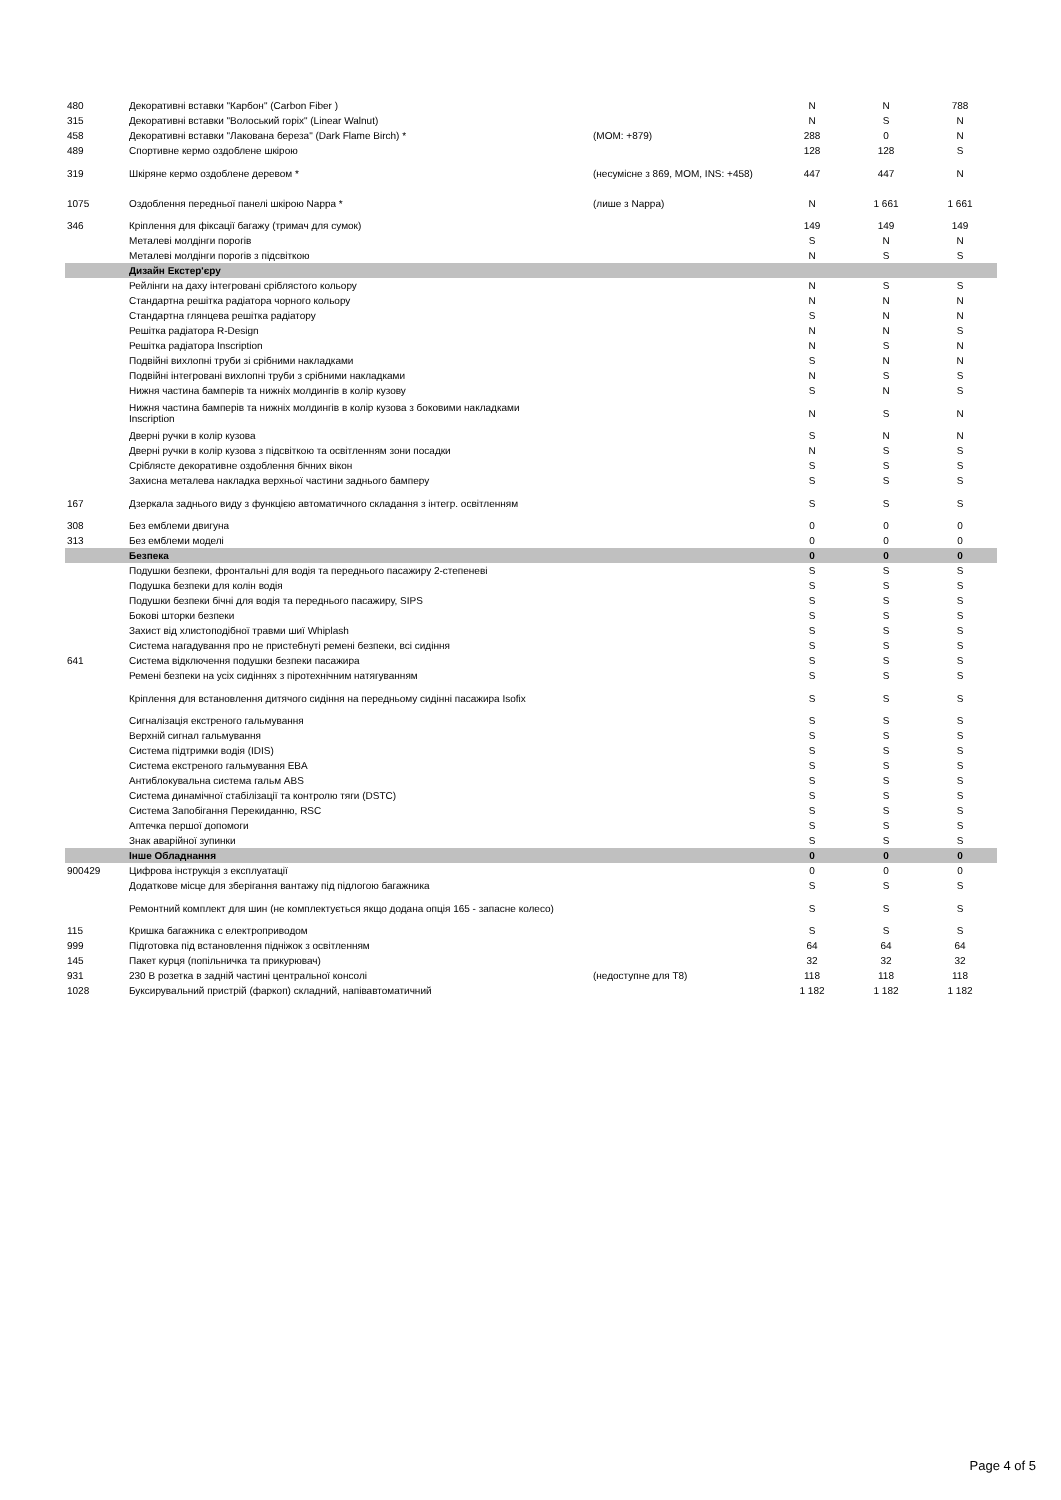| 480 | Декоративні вставки "Карбон" (Carbon Fiber ) | | N | N | 788 |
| 315 | Декоративні вставки "Волоський горіх" (Linear Walnut) | | N | S | N |
| 458 | Декоративні вставки "Лакована береза" (Dark Flame Birch) * | (MOM: +879) | 288 | 0 | N |
| 489 | Спортивне кермо оздоблене шкірою | | 128 | 128 | S |
| 319 | Шкіряне кермо оздоблене деревом * | (несумісне з 869, MOM, INS: +458) | 447 | 447 | N |
| 1075 | Оздоблення передньої панелі шкірою Nappa * | (лише з Nappa) | N | 1 661 | 1 661 |
| 346 | Кріплення для фіксації багажу (тримач для сумок) | | 149 | 149 | 149 |
| | Металеві молдінги порогів | | S | N | N |
| | Металеві молдінги порогів з підсвіткою | | N | S | S |
| | Дизайн Екстер'єру | | | | |
| | Рейлінги на даху інтегровані сріблястого кольору | | N | S | S |
| | Стандартна решітка радіатора чорного кольору | | N | N | N |
| | Стандартна глянцева решітка радіатору | | S | N | N |
| | Решітка радіатора R-Design | | N | N | S |
| | Решітка радіатора Inscription | | N | S | N |
| | Подвійні вихлопні труби зі срібними накладками | | S | N | N |
| | Подвійні інтегровані вихлопні труби з срібними накладками | | N | S | S |
| | Нижня частина бамперів та нижніх молдингів в колір кузову | | S | N | S |
| | Нижня частина бамперів та нижніх молдингів в колір кузова з боковими накладками Inscription | | N | S | N |
| | Дверні ручки в колір кузова | | S | N | N |
| | Дверні ручки в колір кузова з підсвіткою та освітленням зони посадки | | N | S | S |
| | Сріблясте декоративне оздоблення бічних вікон | | S | S | S |
| | Захисна металева накладка верхньої частини заднього бамперу | | S | S | S |
| 167 | Дзеркала заднього виду з функцією автоматичного складання з інтегр. освітленням | | S | S | S |
| 308 | Без емблеми двигуна | | 0 | 0 | 0 |
| 313 | Без емблеми моделі | | 0 | 0 | 0 |
| | Безпека | | 0 | 0 | 0 |
| | Подушки безпеки, фронтальні для водія та переднього пасажиру 2-степеневі | | S | S | S |
| | Подушка безпеки для колін водія | | S | S | S |
| | Подушки безпеки бічні для водія та переднього пасажиру, SIPS | | S | S | S |
| | Бокові шторки безпеки | | S | S | S |
| | Захист від хлистоподібної травми шиї Whiplash | | S | S | S |
| | Система нагадування про не пристебнуті ремені безпеки, всі сидіння | | S | S | S |
| 641 | Система відключення подушки безпеки пасажира | | S | S | S |
| | Ремені безпеки на усіх сидіннях з піротехнічним натягуванням | | S | S | S |
| | Кріплення для встановлення дитячого сидіння на передньому сидінні пасажира Isofix | | S | S | S |
| | Сигналізація екстреного гальмування | | S | S | S |
| | Верхній сигнал гальмування | | S | S | S |
| | Система підтримки водія (IDIS) | | S | S | S |
| | Система екстреного гальмування EBA | | S | S | S |
| | Антиблокувальна система гальм ABS | | S | S | S |
| | Система динамічної стабілізації та контролю тяги (DSTC) | | S | S | S |
| | Система Запобігання Перекиданню, RSC | | S | S | S |
| | Аптечка першої допомоги | | S | S | S |
| | Знак аварійної зупинки | | S | S | S |
| | Інше Обладнання | | 0 | 0 | 0 |
| 900429 | Цифрова інструкція з експлуатації | | 0 | 0 | 0 |
| | Додаткове місце для зберігання вантажу під підлогою багажника | | S | S | S |
| | Ремонтний комплект для шин (не комплектується якщо додана опція 165 - запасне колесо) | | S | S | S |
| 115 | Кришка багажника с електроприводом | | S | S | S |
| 999 | Підготовка під встановлення підніжок з освітленням | | 64 | 64 | 64 |
| 145 | Пакет курця (попільничка та прикурювач) | | 32 | 32 | 32 |
| 931 | 230 В розетка в задній частині центральної консолі | (недоступне для T8) | 118 | 118 | 118 |
| 1028 | Буксирувальний пристрій (фаркоп) складний, напівавтоматичний | | 1 182 | 1 182 | 1 182 |
Page 4 of 5